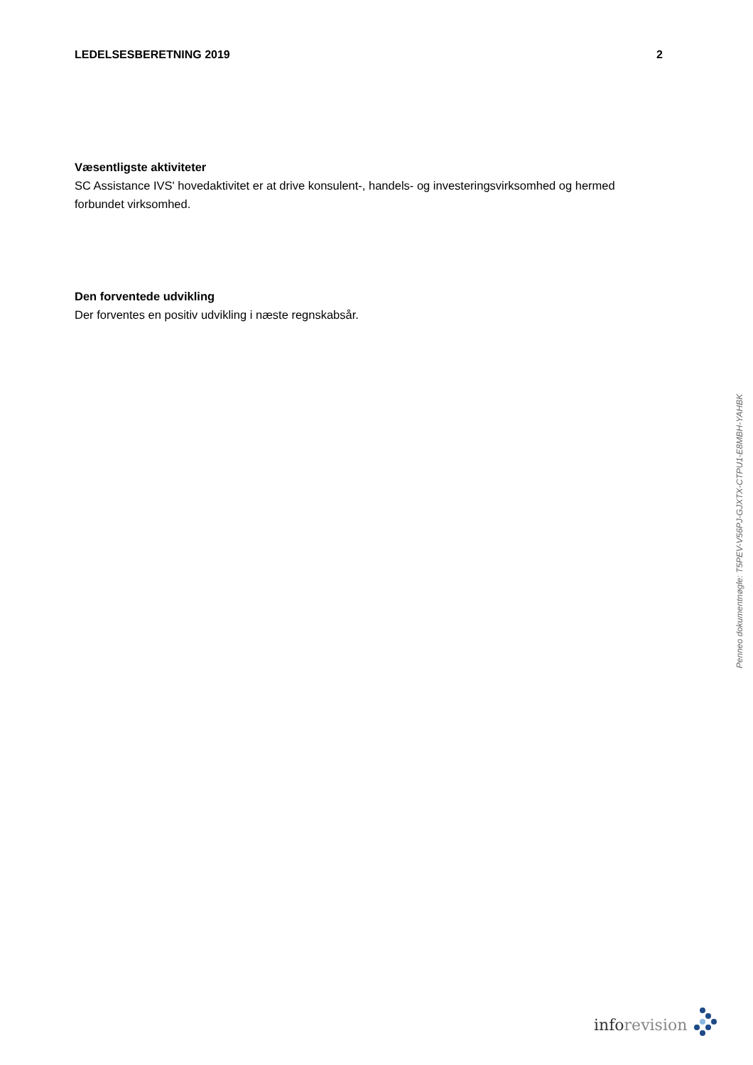LEDELSESBERETNING 2019 2
Væsentligste aktiviteter
SC Assistance IVS' hovedaktivitet er at drive konsulent-, handels- og investeringsvirksomhed og hermed forbundet virksomhed.
Den forventede udvikling
Der forventes en positiv udvikling i næste regnskabsår.
Penneo dokumentnøgle: T5PEV-V56PJ-GJXTX-CTPU1-E8MBH-YAHBK
inforevision